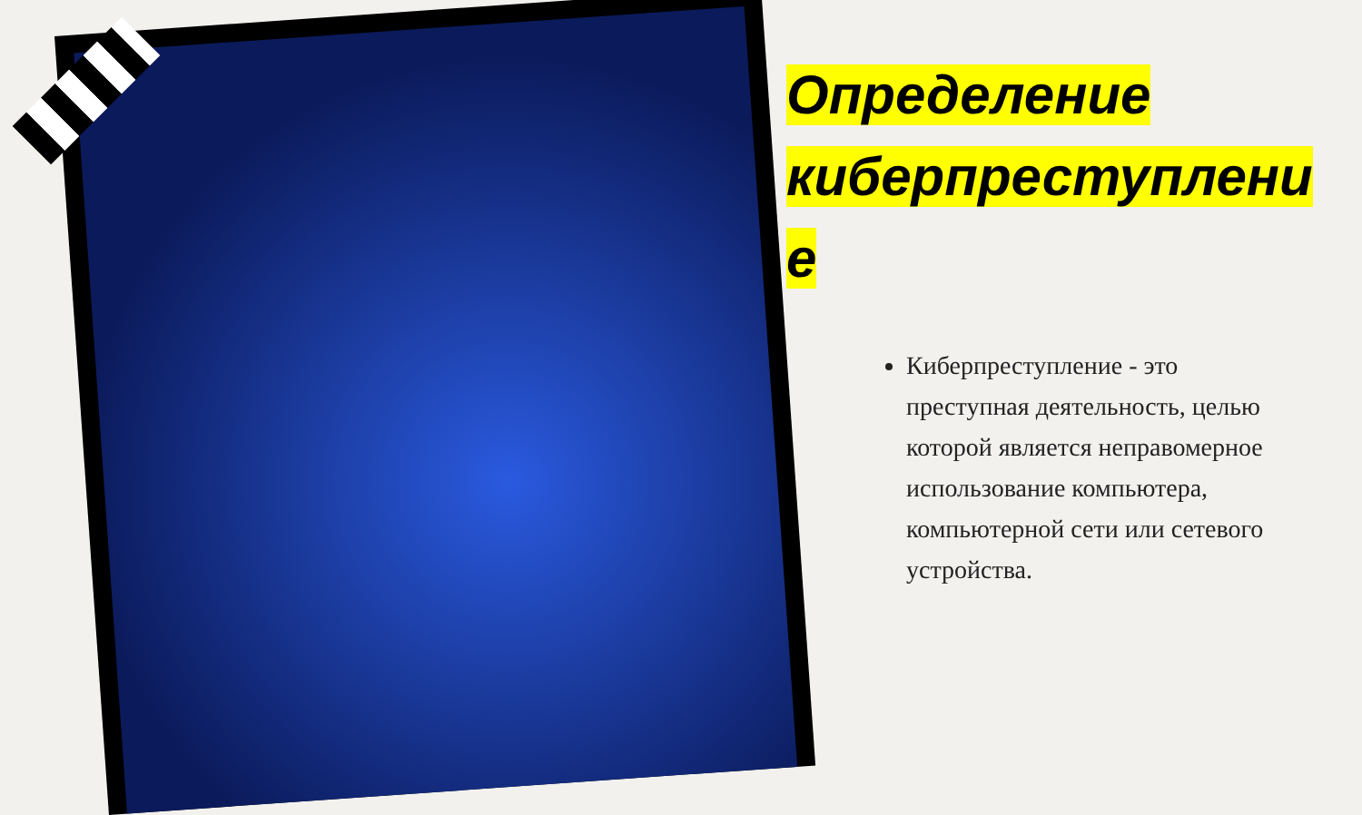Определение киберпреступлени е
Киберпреступление - это преступная деятельность, целью которой является неправомерное использование компьютера, компьютерной сети или сетевого устройства.